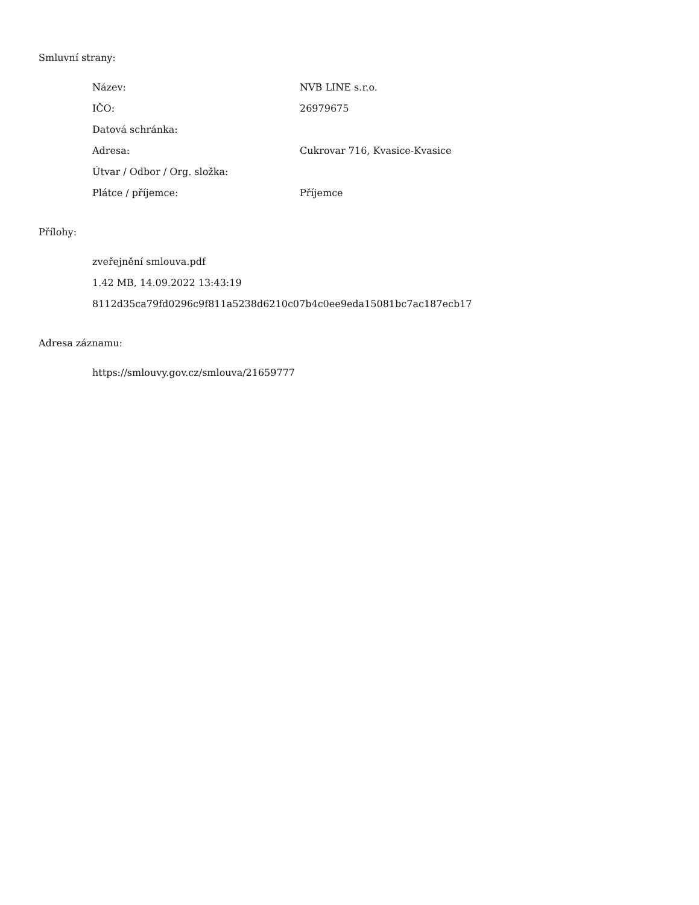Smluvní strany:
| Název: | NVB LINE s.r.o. |
| IČO: | 26979675 |
| Datová schránka: | |
| Adresa: | Cukrovar 716, Kvasice-Kvasice |
| Útvar / Odbor / Org. složka: | |
| Plátce / příjemce: | Příjemce |
Přílohy:
zveřejnění smlouva.pdf
1.42 MB, 14.09.2022 13:43:19
8112d35ca79fd0296c9f811a5238d6210c07b4c0ee9eda15081bc7ac187ecb17
Adresa záznamu:
https://smlouvy.gov.cz/smlouva/21659777